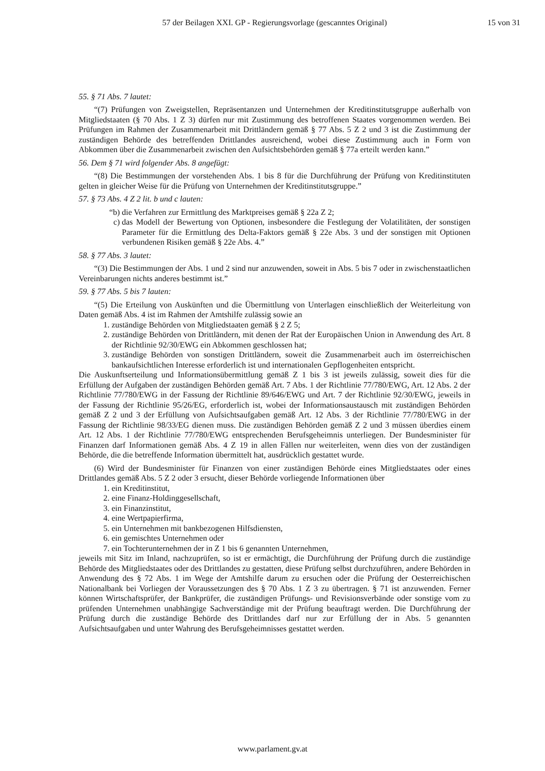57 der Beilagen XXI. GP - Regierungsvorlage (gescanntes Original)
15 von 31
55. § 71 Abs. 7 lautet:
“(7) Prüfungen von Zweigstellen, Repräsentanzen und Unternehmen der Kreditinstitutsgruppe außerhalb von Mitgliedstaaten (§ 70 Abs. 1 Z 3) dürfen nur mit Zustimmung des betroffenen Staates vorgenommen werden. Bei Prüfungen im Rahmen der Zusammenarbeit mit Drittländern gemäß § 77 Abs. 5 Z 2 und 3 ist die Zustimmung der zuständigen Behörde des betreffenden Drittlandes ausreichend, wobei diese Zustimmung auch in Form von Abkommen über die Zusammenarbeit zwischen den Aufsichtsbehörden gemäß § 77a erteilt werden kann.”
56. Dem § 71 wird folgender Abs. 8 angefügt:
“(8) Die Bestimmungen der vorstehenden Abs. 1 bis 8 für die Durchführung der Prüfung von Kreditinstituten gelten in gleicher Weise für die Prüfung von Unternehmen der Kreditinstitutsgruppe.”
57. § 73 Abs. 4 Z 2 lit. b und c lauten:
“b) die Verfahren zur Ermittlung des Marktpreises gemäß § 22a Z 2;
c) das Modell der Bewertung von Optionen, insbesondere die Festlegung der Volatilitäten, der sonstigen Parameter für die Ermittlung des Delta-Faktors gemäß § 22e Abs. 3 und der sonstigen mit Optionen verbundenen Risiken gemäß § 22e Abs. 4.”
58. § 77 Abs. 3 lautet:
“(3) Die Bestimmungen der Abs. 1 und 2 sind nur anzuwenden, soweit in Abs. 5 bis 7 oder in zwischenstaatlichen Vereinbarungen nichts anderes bestimmt ist.”
59. § 77 Abs. 5 bis 7 lauten:
“(5) Die Erteilung von Auskünften und die Übermittlung von Unterlagen einschließlich der Weiterleitung von Daten gemäß Abs. 4 ist im Rahmen der Amtshilfe zulässig sowie an
1. zuständige Behörden von Mitgliedstaaten gemäß § 2 Z 5;
2. zuständige Behörden von Drittländern, mit denen der Rat der Europäischen Union in Anwendung des Art. 8 der Richtlinie 92/30/EWG ein Abkommen geschlossen hat;
3. zuständige Behörden von sonstigen Drittländern, soweit die Zusammenarbeit auch im österreichischen bankaufsichtlichen Interesse erforderlich ist und internationalen Gepflogenheiten entspricht.
Die Auskunftserteilung und Informationsübermittlung gemäß Z 1 bis 3 ist jeweils zulässig, soweit dies für die Erfüllung der Aufgaben der zuständigen Behörden gemäß Art. 7 Abs. 1 der Richtlinie 77/780/EWG, Art. 12 Abs. 2 der Richtlinie 77/780/EWG in der Fassung der Richtlinie 89/646/EWG und Art. 7 der Richtlinie 92/30/EWG, jeweils in der Fassung der Richtlinie 95/26/EG, erforderlich ist, wobei der Informationsaustausch mit zuständigen Behörden gemäß Z 2 und 3 der Erfüllung von Aufsichtsaufgaben gemäß Art. 12 Abs. 3 der Richtlinie 77/780/EWG in der Fassung der Richtlinie 98/33/EG dienen muss. Die zuständigen Behörden gemäß Z 2 und 3 müssen überdies einem Art. 12 Abs. 1 der Richtlinie 77/780/EWG entsprechenden Berufsgeheimnis unterliegen. Der Bundesminister für Finanzen darf Informationen gemäß Abs. 4 Z 19 in allen Fällen nur weiterleiten, wenn dies von der zuständigen Behörde, die die betreffende Information übermittelt hat, ausdrücklich gestattet wurde.
(6) Wird der Bundesminister für Finanzen von einer zuständigen Behörde eines Mitgliedstaates oder eines Drittlandes gemäß Abs. 5 Z 2 oder 3 ersucht, dieser Behörde vorliegende Informationen über
1. ein Kreditinstitut,
2. eine Finanz-Holdinggesellschaft,
3. ein Finanzinstitut,
4. eine Wertpapierfirma,
5. ein Unternehmen mit bankbezogenen Hilfsdiensten,
6. ein gemischtes Unternehmen oder
7. ein Tochterunternehmen der in Z 1 bis 6 genannten Unternehmen,
jeweils mit Sitz im Inland, nachzuprüfen, so ist er ermächtigt, die Durchführung der Prüfung durch die zuständige Behörde des Mitgliedstaates oder des Drittlandes zu gestatten, diese Prüfung selbst durchzuführen, andere Behörden in Anwendung des § 72 Abs. 1 im Wege der Amtshilfe darum zu ersuchen oder die Prüfung der Oesterreichischen Nationalbank bei Vorliegen der Voraussetzungen des § 70 Abs. 1 Z 3 zu übertragen. § 71 ist anzuwenden. Ferner können Wirtschaftsprüfer, der Bankprüfer, die zuständigen Prüfungs- und Revisionsverbände oder sonstige vom zu prüfenden Unternehmen unabhängige Sachverständige mit der Prüfung beauftragt werden. Die Durchführung der Prüfung durch die zuständige Behörde des Drittlandes darf nur zur Erfüllung der in Abs. 5 genannten Aufsichtsaufgaben und unter Wahrung des Berufsgeheimnisses gestattet werden.
www.parlament.gv.at